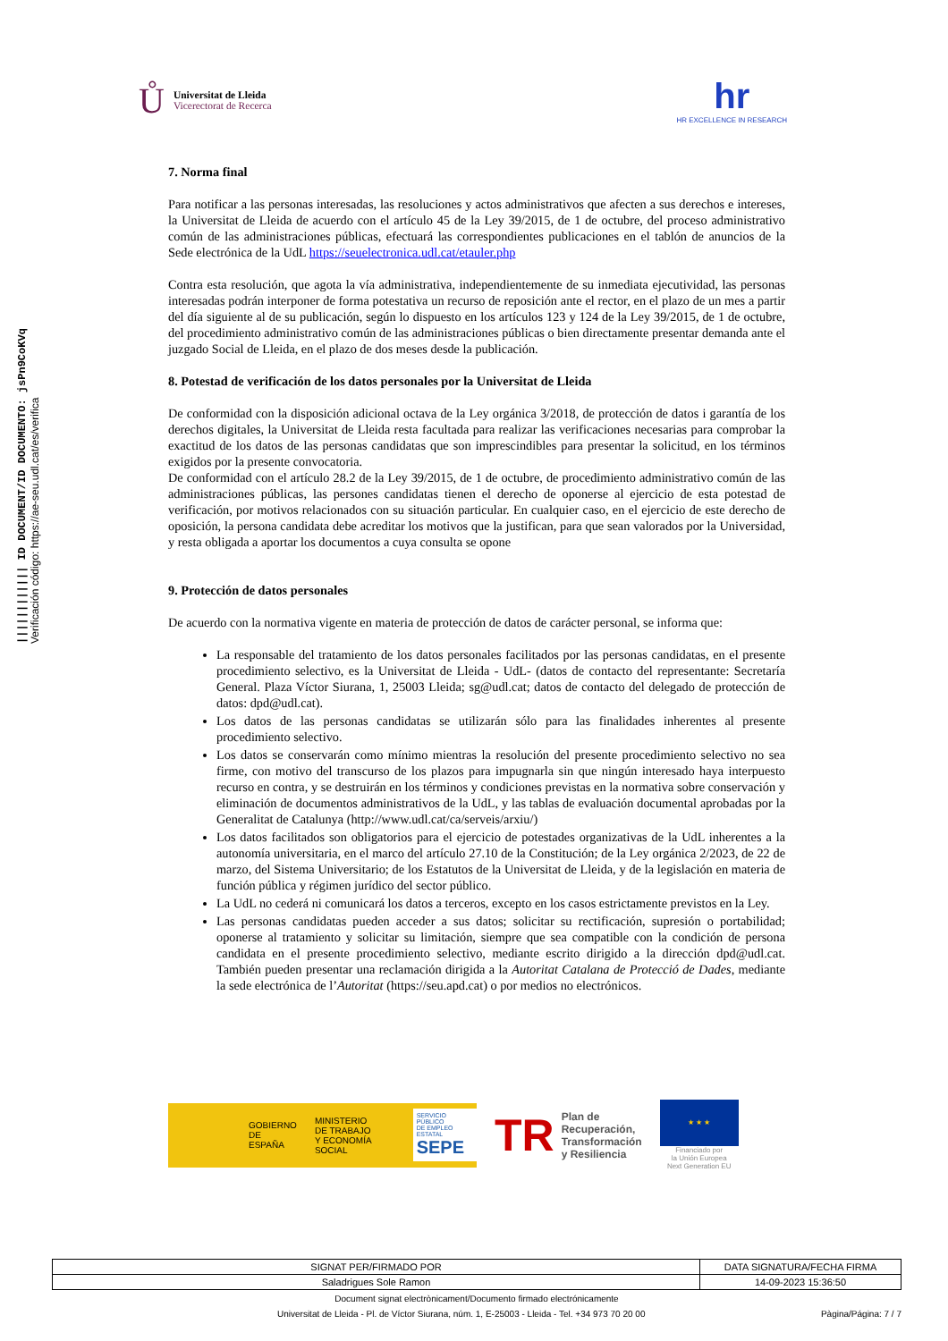|||||||||||| ID DOCUMENT/ID DOCUMENTO: jsPn9CoKVq
Verificación código: https://ae-seu.udl.cat/es/verifica
Ů
Universitat de Lleida
Vicerectorat de Recerca
hr
HR EXCELLENCE IN RESEARCH
7. Norma final
Para notificar a las personas interesadas, las resoluciones y actos administrativos que afecten a sus derechos e intereses, la Universitat de Lleida de acuerdo con el artículo 45 de la Ley 39/2015, de 1 de octubre, del proceso administrativo común de las administraciones públicas, efectuará las correspondientes publicaciones en el tablón de anuncios de la Sede electrónica de la UdL https://seuelectronica.udl.cat/etauler.php
Contra esta resolución, que agota la vía administrativa, independientemente de su inmediata ejecutividad, las personas interesadas podrán interponer de forma potestativa un recurso de reposición ante el rector, en el plazo de un mes a partir del día siguiente al de su publicación, según lo dispuesto en los artículos 123 y 124 de la Ley 39/2015, de 1 de octubre, del procedimiento administrativo común de las administraciones públicas o bien directamente presentar demanda ante el juzgado Social de Lleida, en el plazo de dos meses desde la publicación.
8. Potestad de verificación de los datos personales por la Universitat de Lleida
De conformidad con la disposición adicional octava de la Ley orgánica 3/2018, de protección de datos i garantía de los derechos digitales, la Universitat de Lleida resta facultada para realizar las verificaciones necesarias para comprobar la exactitud de los datos de las personas candidatas que son imprescindibles para presentar la solicitud, en los términos exigidos por la presente convocatoria.
De conformidad con el artículo 28.2 de la Ley 39/2015, de 1 de octubre, de procedimiento administrativo común de las administraciones públicas, las persones candidatas tienen el derecho de oponerse al ejercicio de esta potestad de verificación, por motivos relacionados con su situación particular. En cualquier caso, en el ejercicio de este derecho de oposición, la persona candidata debe acreditar los motivos que la justifican, para que sean valorados por la Universidad, y resta obligada a aportar los documentos a cuya consulta se opone
9. Protección de datos personales
De acuerdo con la normativa vigente en materia de protección de datos de carácter personal, se informa que:
La responsable del tratamiento de los datos personales facilitados por las personas candidatas, en el presente procedimiento selectivo, es la Universitat de Lleida - UdL- (datos de contacto del representante: Secretaría General. Plaza Víctor Siurana, 1, 25003 Lleida; sg@udl.cat; datos de contacto del delegado de protección de datos: dpd@udl.cat).
Los datos de las personas candidatas se utilizarán sólo para las finalidades inherentes al presente procedimiento selectivo.
Los datos se conservarán como mínimo mientras la resolución del presente procedimiento selectivo no sea firme, con motivo del transcurso de los plazos para impugnarla sin que ningún interesado haya interpuesto recurso en contra, y se destruirán en los términos y condiciones previstas en la normativa sobre conservación y eliminación de documentos administrativos de la UdL, y las tablas de evaluación documental aprobadas por la Generalitat de Catalunya (http://www.udl.cat/ca/serveis/arxiu/)
Los datos facilitados son obligatorios para el ejercicio de potestades organizativas de la UdL inherentes a la autonomía universitaria, en el marco del artículo 27.10 de la Constitución; de la Ley orgánica 2/2023, de 22 de marzo, del Sistema Universitario; de los Estatutos de la Universitat de Lleida, y de la legislación en materia de función pública y régimen jurídico del sector público.
La UdL no cederá ni comunicará los datos a terceros, excepto en los casos estrictamente previstos en la Ley.
Las personas candidatas pueden acceder a sus datos; solicitar su rectificación, supresión o portabilidad; oponerse al tratamiento y solicitar su limitación, siempre que sea compatible con la condición de persona candidata en el presente procedimiento selectivo, mediante escrito dirigido a la dirección dpd@udl.cat. También pueden presentar una reclamación dirigida a la Autoritat Catalana de Protecció de Dades, mediante la sede electrónica de l’Autoritat (https://seu.apd.cat) o por medios no electrónicos.
GOBIERNO
DE ESPAÑA MINISTERIO
DE TRABAJO
Y ECONOMÍA SOCIAL SERVICIO PÚBLICO
DE EMPLEO ESTATAL
SEPE
TR Plan de
Recuperación,
Transformación
y Resiliencia
★ ★ ★
Financiado por
la Unión Europea
Next Generation EU
| SIGNAT PER/FIRMADO POR | DATA SIGNATURA/FECHA FIRMA |
| --- | --- |
| Saladrigues Sole Ramon | 14-09-2023 15:36:50 |
Document signat electrònicament/Documento firmado electrónicamente
Universitat de Lleida - Pl. de Víctor Siurana, núm. 1, E-25003 - Lleida - Tel. +34 973 70 20 00 Pàgina/Página: 7 / 7